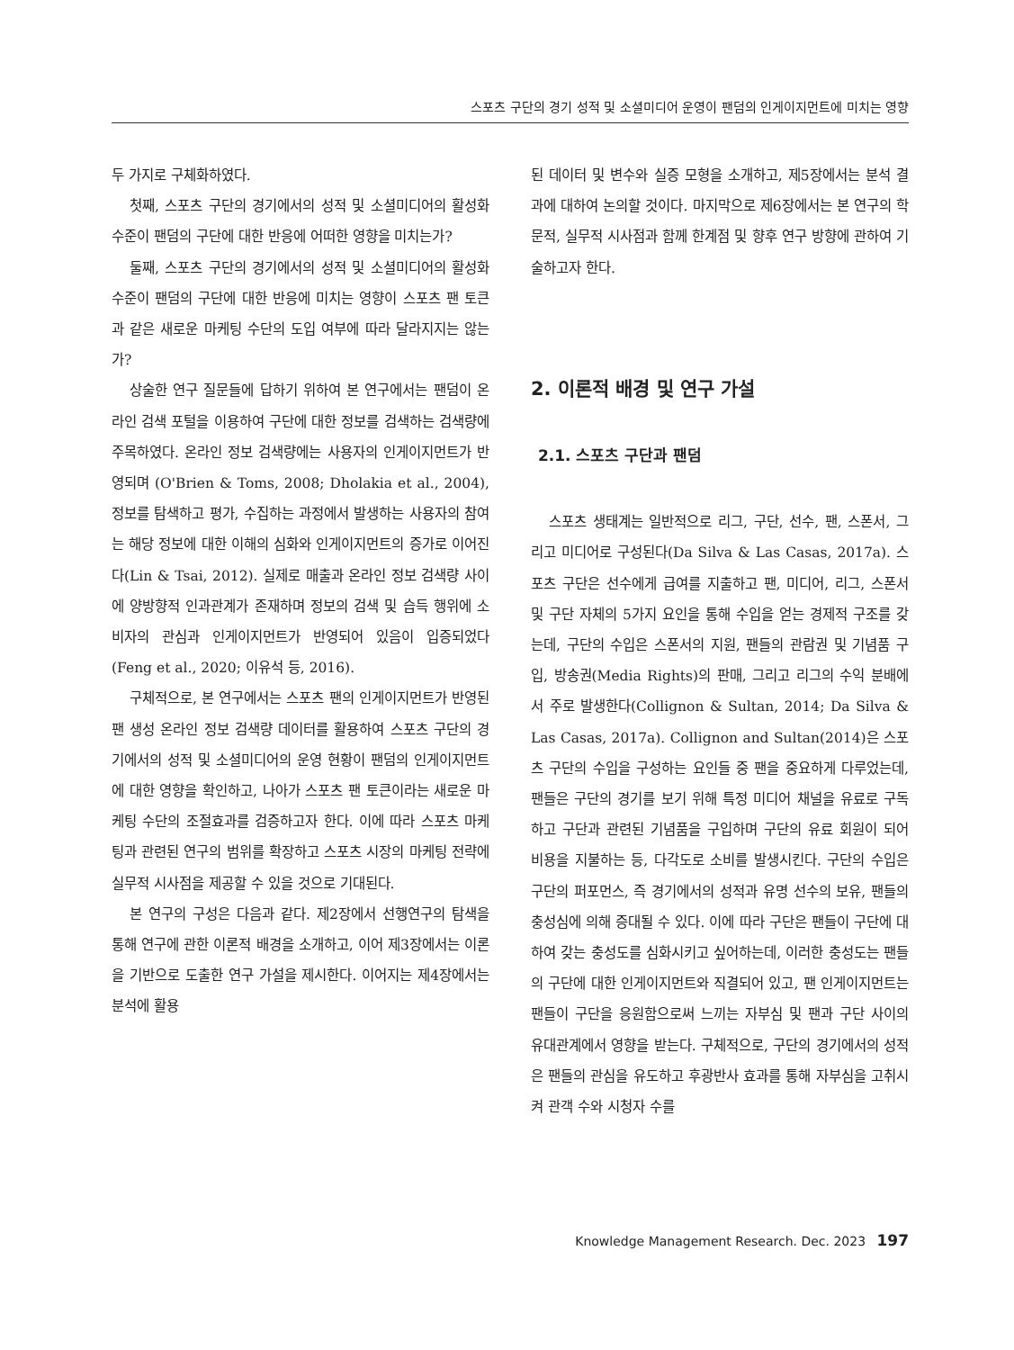스포츠 구단의 경기 성적 및 소셜미디어 운영이 팬덤의 인게이지먼트에 미치는 영향
두 가지로 구체화하였다.
첫째, 스포츠 구단의 경기에서의 성적 및 소셜미디어의 활성화 수준이 팬덤의 구단에 대한 반응에 어떠한 영향을 미치는가?
둘째, 스포츠 구단의 경기에서의 성적 및 소셜미디어의 활성화 수준이 팬덤의 구단에 대한 반응에 미치는 영향이 스포츠 팬 토큰과 같은 새로운 마케팅 수단의 도입 여부에 따라 달라지지는 않는가?
상술한 연구 질문들에 답하기 위하여 본 연구에서는 팬덤이 온라인 검색 포털을 이용하여 구단에 대한 정보를 검색하는 검색량에 주목하였다. 온라인 정보 검색량에는 사용자의 인게이지먼트가 반영되며 (O'Brien & Toms, 2008; Dholakia et al., 2004), 정보를 탐색하고 평가, 수집하는 과정에서 발생하는 사용자의 참여는 해당 정보에 대한 이해의 심화와 인게이지먼트의 증가로 이어진다(Lin & Tsai, 2012). 실제로 매출과 온라인 정보 검색량 사이에 양방향적 인과관계가 존재하며 정보의 검색 및 습득 행위에 소비자의 관심과 인게이지먼트가 반영되어 있음이 입증되었다 (Feng et al., 2020; 이유석 등, 2016).
구체적으로, 본 연구에서는 스포츠 팬의 인게이지먼트가 반영된 팬 생성 온라인 정보 검색량 데이터를 활용하여 스포츠 구단의 경기에서의 성적 및 소셜미디어의 운영 현황이 팬덤의 인게이지먼트에 대한 영향을 확인하고, 나아가 스포츠 팬 토큰이라는 새로운 마케팅 수단의 조절효과를 검증하고자 한다. 이에 따라 스포츠 마케팅과 관련된 연구의 범위를 확장하고 스포츠 시장의 마케팅 전략에 실무적 시사점을 제공할 수 있을 것으로 기대된다.
본 연구의 구성은 다음과 같다. 제2장에서 선행연구의 탐색을 통해 연구에 관한 이론적 배경을 소개하고, 이어 제3장에서는 이론을 기반으로 도출한 연구 가설을 제시한다. 이어지는 제4장에서는 분석에 활용
된 데이터 및 변수와 실증 모형을 소개하고, 제5장에서는 분석 결과에 대하여 논의할 것이다. 마지막으로 제6장에서는 본 연구의 학문적, 실무적 시사점과 함께 한계점 및 향후 연구 방향에 관하여 기술하고자 한다.
2. 이론적 배경 및 연구 가설
2.1. 스포츠 구단과 팬덤
스포츠 생태계는 일반적으로 리그, 구단, 선수, 팬, 스폰서, 그리고 미디어로 구성된다(Da Silva & Las Casas, 2017a). 스포츠 구단은 선수에게 급여를 지출하고 팬, 미디어, 리그, 스폰서 및 구단 자체의 5가지 요인을 통해 수입을 얻는 경제적 구조를 갖는데, 구단의 수입은 스폰서의 지원, 팬들의 관람권 및 기념품 구입, 방송권(Media Rights)의 판매, 그리고 리그의 수익 분배에서 주로 발생한다(Collignon & Sultan, 2014; Da Silva & Las Casas, 2017a). Collignon and Sultan(2014)은 스포츠 구단의 수입을 구성하는 요인들 중 팬을 중요하게 다루었는데, 팬들은 구단의 경기를 보기 위해 특정 미디어 채널을 유료로 구독하고 구단과 관련된 기념품을 구입하며 구단의 유료 회원이 되어 비용을 지불하는 등, 다각도로 소비를 발생시킨다. 구단의 수입은 구단의 퍼포먼스, 즉 경기에서의 성적과 유명 선수의 보유, 팬들의 충성심에 의해 증대될 수 있다. 이에 따라 구단은 팬들이 구단에 대하여 갖는 충성도를 심화시키고 싶어하는데, 이러한 충성도는 팬들의 구단에 대한 인게이지먼트와 직결되어 있고, 팬 인게이지먼트는 팬들이 구단을 응원함으로써 느끼는 자부심 및 팬과 구단 사이의 유대관계에서 영향을 받는다. 구체적으로, 구단의 경기에서의 성적은 팬들의 관심을 유도하고 후광반사 효과를 통해 자부심을 고취시켜 관객 수와 시청자 수를
Knowledge Management Research. Dec. 2023 197